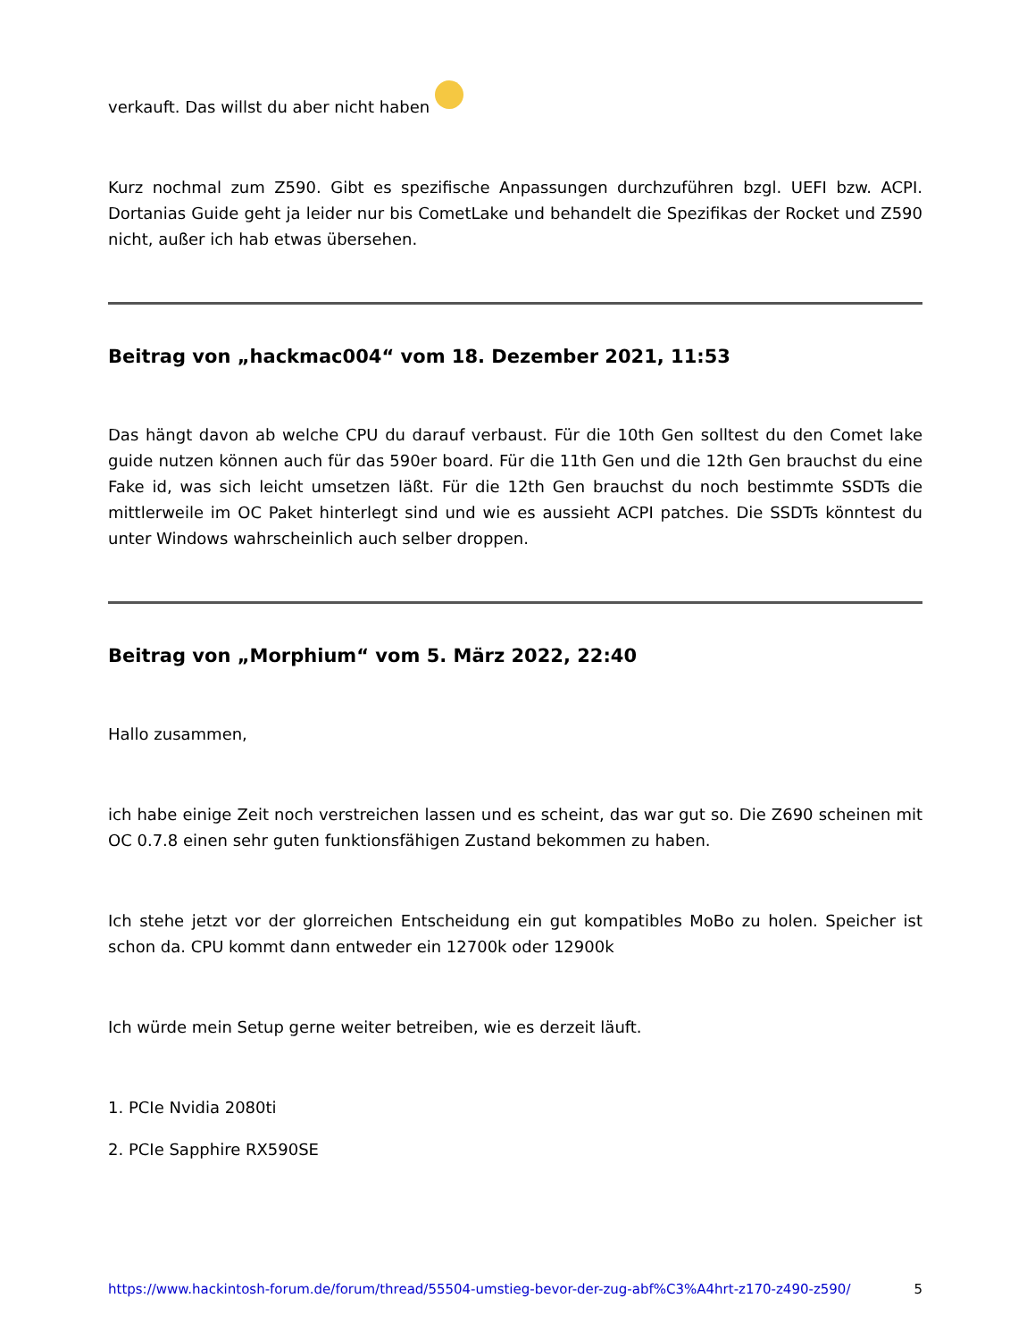verkauft. Das willst du aber nicht haben
Kurz nochmal zum Z590. Gibt es spezifische Anpassungen durchzuführen bzgl. UEFI bzw. ACPI. Dortanias Guide geht ja leider nur bis CometLake und behandelt die Spezifikas der Rocket und Z590 nicht, außer ich hab etwas übersehen.
Beitrag von „hackmac004“ vom 18. Dezember 2021, 11:53
Das hängt davon ab welche CPU du darauf verbaust. Für die 10th Gen solltest du den Comet lake guide nutzen können auch für das 590er board. Für die 11th Gen und die 12th Gen brauchst du eine Fake id, was sich leicht umsetzen läßt. Für die 12th Gen brauchst du noch bestimmte SSDTs die mittlerweile im OC Paket hinterlegt sind und wie es aussieht ACPI patches. Die SSDTs könntest du unter Windows wahrscheinlich auch selber droppen.
Beitrag von „Morphium“ vom 5. März 2022, 22:40
Hallo zusammen,
ich habe einige Zeit noch verstreichen lassen und es scheint, das war gut so. Die Z690 scheinen mit OC 0.7.8 einen sehr guten funktionsfähigen Zustand bekommen zu haben.
Ich stehe jetzt vor der glorreichen Entscheidung ein gut kompatibles MoBo zu holen. Speicher ist schon da. CPU kommt dann entweder ein 12700k oder 12900k
Ich würde mein Setup gerne weiter betreiben, wie es derzeit läuft.
1. PCIe Nvidia 2080ti
2. PCIe Sapphire RX590SE
https://www.hackintosh-forum.de/forum/thread/55504-umstieg-bevor-der-zug-abf%C3%A4hrt-z170-z490-z590/ 5